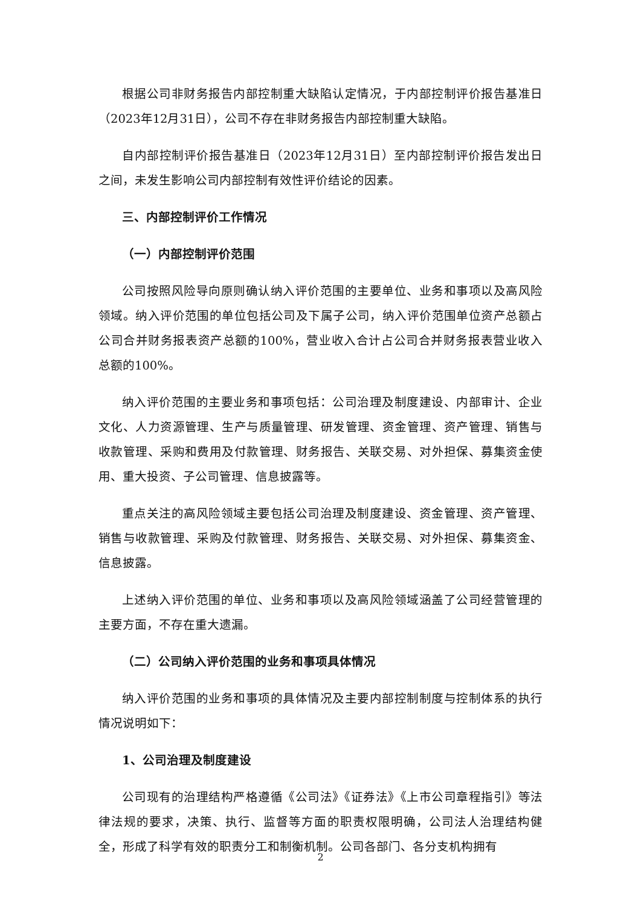根据公司非财务报告内部控制重大缺陷认定情况，于内部控制评价报告基准日（2023年12月31日），公司不存在非财务报告内部控制重大缺陷。
自内部控制评价报告基准日（2023年12月31日）至内部控制评价报告发出日之间，未发生影响公司内部控制有效性评价结论的因素。
三、内部控制评价工作情况
（一）内部控制评价范围
公司按照风险导向原则确认纳入评价范围的主要单位、业务和事项以及高风险领域。纳入评价范围的单位包括公司及下属子公司，纳入评价范围单位资产总额占公司合并财务报表资产总额的100%，营业收入合计占公司合并财务报表营业收入总额的100%。
纳入评价范围的主要业务和事项包括：公司治理及制度建设、内部审计、企业文化、人力资源管理、生产与质量管理、研发管理、资金管理、资产管理、销售与收款管理、采购和费用及付款管理、财务报告、关联交易、对外担保、募集资金使用、重大投资、子公司管理、信息披露等。
重点关注的高风险领域主要包括公司治理及制度建设、资金管理、资产管理、销售与收款管理、采购及付款管理、财务报告、关联交易、对外担保、募集资金、信息披露。
上述纳入评价范围的单位、业务和事项以及高风险领域涵盖了公司经营管理的主要方面，不存在重大遗漏。
（二）公司纳入评价范围的业务和事项具体情况
纳入评价范围的业务和事项的具体情况及主要内部控制制度与控制体系的执行情况说明如下：
1、公司治理及制度建设
公司现有的治理结构严格遵循《公司法》《证券法》《上市公司章程指引》等法律法规的要求，决策、执行、监督等方面的职责权限明确，公司法人治理结构健全，形成了科学有效的职责分工和制衡机制。公司各部门、各分支机构拥有
2